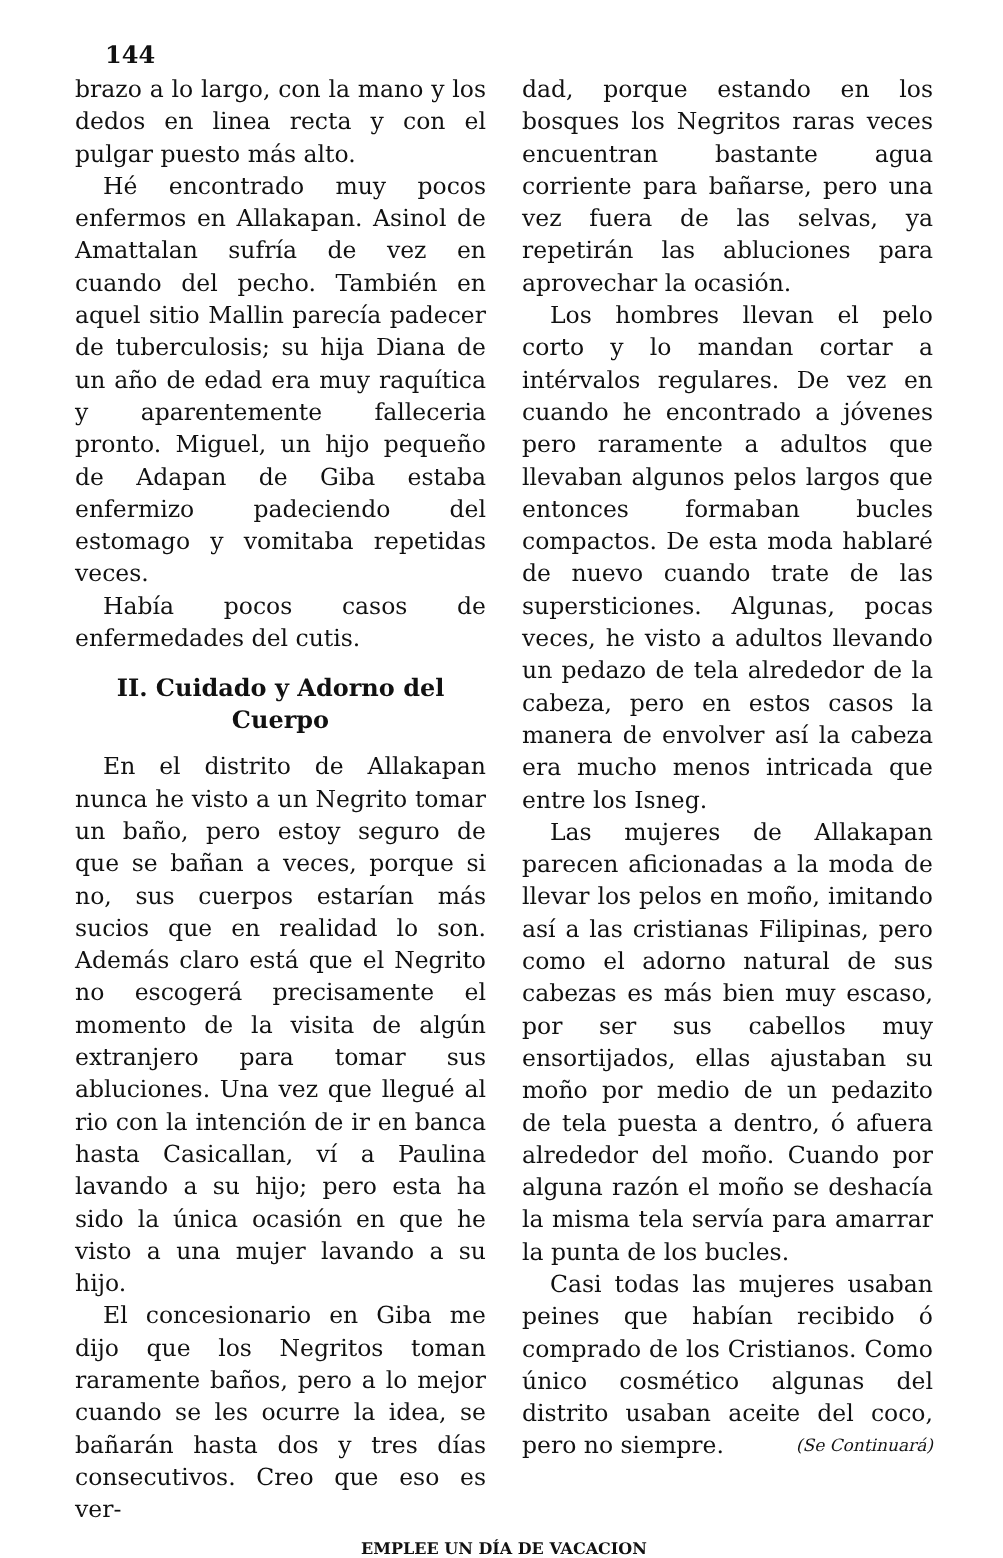144
brazo a lo largo, con la mano y los dedos en linea recta y con el pulgar puesto más alto.
Hé encontrado muy pocos enfermos en Allakapan. Asinol de Amattalan sufría de vez en cuando del pecho. También en aquel sitio Mallin parecía padecer de tuberculosis; su hija Diana de un año de edad era muy raquítica y aparentemente falleceria pronto. Miguel, un hijo pequeño de Adapan de Giba estaba enfermizo padeciendo del estomago y vomitaba repetidas veces.
Había pocos casos de enfermedades del cutis.
II. Cuidado y Adorno del Cuerpo
En el distrito de Allakapan nunca he visto a un Negrito tomar un baño, pero estoy seguro de que se bañan a veces, porque si no, sus cuerpos estarían más sucios que en realidad lo son. Además claro está que el Negrito no escogerá precisamente el momento de la visita de algún extranjero para tomar sus abluciones. Una vez que llegué al rio con la intención de ir en banca hasta Casicallan, ví a Paulina lavando a su hijo; pero esta ha sido la única ocasión en que he visto a una mujer lavando a su hijo.
El concesionario en Giba me dijo que los Negritos toman raramente baños, pero a lo mejor cuando se les ocurre la idea, se bañarán hasta dos y tres días consecutivos. Creo que eso es ver-
dad, porque estando en los bosques los Negritos raras veces encuentran bastante agua corriente para bañarse, pero una vez fuera de las selvas, ya repetirán las abluciones para aprovechar la ocasión.
Los hombres llevan el pelo corto y lo mandan cortar a intérvalos regulares. De vez en cuando he encontrado a jóvenes pero raramente a adultos que llevaban algunos pelos largos que entonces formaban bucles compactos. De esta moda hablaré de nuevo cuando trate de las supersticiones. Algunas, pocas veces, he visto a adultos llevando un pedazo de tela alrededor de la cabeza, pero en estos casos la manera de envolver así la cabeza era mucho menos intricada que entre los Isneg.
Las mujeres de Allakapan parecen aficionadas a la moda de llevar los pelos en moño, imitando así a las cristianas Filipinas, pero como el adorno natural de sus cabezas es más bien muy escaso, por ser sus cabellos muy ensortijados, ellas ajustaban su moño por medio de un pedazito de tela puesta a dentro, ó afuera alrededor del moño. Cuando por alguna razón el moño se deshacía la misma tela servía para amarrar la punta de los bucles.
Casi todas las mujeres usaban peines que habían recibido ó comprado de los Cristianos. Como único cosmético algunas del distrito usaban aceite del coco, pero no siempre. (Se Continuará)
EMPLEE UN DÍA DE VACACION